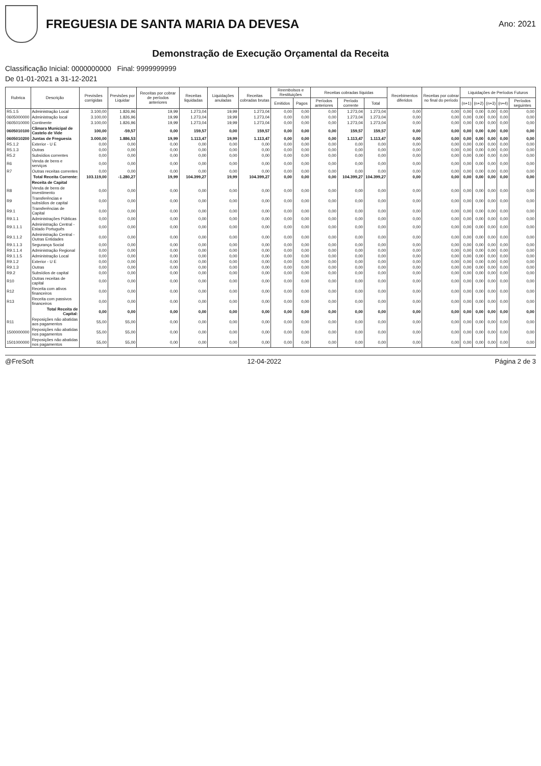FREGUESIA DE SANTA MARIA DA DEVESA
Ano: 2021
Demonstração de Execução Orçamental da Receita
Classificação Inicial: 0000000000 Final: 9999999999
De 01-01-2021 a 31-12-2021
| Rubrica | Descrição | Previsões corrigidas | Previsões por Liquidar | Receitas por cobrar de períodos anteriores | Receitas liquidadas | Liquidações anuladas | Receitas cobradas brutas | Reembolsos e Restituições | | Receitas cobradas líquidas | | | Recebimentos diferidos | Receitas por cobrar no final do período | Liquidações de Períodos Futuros | | | | |
| --- | --- | --- | --- | --- | --- | --- | --- | --- | --- | --- | --- | --- | --- | --- | --- | --- | --- | --- | --- |
| | | | | | | | | Emitidos | Pagos | Períodos anteriores | Período corrente | Total | | | (n+1) | (n+2) | (n+3) | (n+4) | Períodos seguintes |
| R5.1.5 | Administração Local | 3.100,00 | 1.826,96 | 19,99 | 1.273,04 | 19,99 | 1.273,04 | 0,00 | 0,00 | 0,00 | 1.273,04 | 1.273,04 | 0,00 | 0,00 | 0,00 | 0,00 | 0,00 | 0,00 | 0,00 |
| 0605000000 | Administração local | 3.100,00 | 1.826,96 | 19,99 | 1.273,04 | 19,99 | 1.273,04 | 0,00 | 0,00 | 0,00 | 1.273,04 | 1.273,04 | 0,00 | 0,00 | 0,00 | 0,00 | 0,00 | 0,00 | 0,00 |
| 0605010000 | Continente | 3.100,00 | 1.826,96 | 19,99 | 1.273,04 | 19,99 | 1.273,04 | 0,00 | 0,00 | 0,00 | 1.273,04 | 1.273,04 | 0,00 | 0,00 | 0,00 | 0,00 | 0,00 | 0,00 | 0,00 |
| 0605010100 | Câmara Municipal de Castelo de Vide | 100,00 | -59,57 | 0,00 | 159,57 | 0,00 | 159,57 | 0,00 | 0,00 | 0,00 | 159,57 | 159,57 | 0,00 | 0,00 | 0,00 | 0,00 | 0,00 | 0,00 | 0,00 |
| 0605010200 | Juntas de Freguesia | 3.000,00 | 1.886,53 | 19,99 | 1.113,47 | 19,99 | 1.113,47 | 0,00 | 0,00 | 0,00 | 1.113,47 | 1.113,47 | 0,00 | 0,00 | 0,00 | 0,00 | 0,00 | 0,00 | 0,00 |
| R5.1.2 | Exterior - U E | 0,00 | 0,00 | 0,00 | 0,00 | 0,00 | 0,00 | 0,00 | 0,00 | 0,00 | 0,00 | 0,00 | 0,00 | 0,00 | 0,00 | 0,00 | 0,00 | 0,00 | 0,00 |
| R5.1.3 | Outras | 0,00 | 0,00 | 0,00 | 0,00 | 0,00 | 0,00 | 0,00 | 0,00 | 0,00 | 0,00 | 0,00 | 0,00 | 0,00 | 0,00 | 0,00 | 0,00 | 0,00 | 0,00 |
| R5.2 | Subsídios correntes | 0,00 | 0,00 | 0,00 | 0,00 | 0,00 | 0,00 | 0,00 | 0,00 | 0,00 | 0,00 | 0,00 | 0,00 | 0,00 | 0,00 | 0,00 | 0,00 | 0,00 | 0,00 |
| R6 | Venda de bens e serviços | 0,00 | 0,00 | 0,00 | 0,00 | 0,00 | 0,00 | 0,00 | 0,00 | 0,00 | 0,00 | 0,00 | 0,00 | 0,00 | 0,00 | 0,00 | 0,00 | 0,00 | 0,00 |
| R7 | Outras receitas correntes | 0,00 | 0,00 | 0,00 | 0,00 | 0,00 | 0,00 | 0,00 | 0,00 | 0,00 | 0,00 | 0,00 | 0,00 | 0,00 | 0,00 | 0,00 | 0,00 | 0,00 | 0,00 |
| | Total Receita Corrente: | 103.119,00 | -1.280,27 | 19,99 | 104.399,27 | 19,99 | 104.399,27 | 0,00 | 0,00 | 0,00 | 104.399,27 | 104.399,27 | 0,00 | 0,00 | 0,00 | 0,00 | 0,00 | 0,00 | 0,00 |
| | Receita de Capital | | | | | | | | | | | | | | | | | | |
| R8 | Venda de bens de investimento | 0,00 | 0,00 | 0,00 | 0,00 | 0,00 | 0,00 | 0,00 | 0,00 | 0,00 | 0,00 | 0,00 | 0,00 | 0,00 | 0,00 | 0,00 | 0,00 | 0,00 | 0,00 |
| R9 | Transferências e subsídios de capital | 0,00 | 0,00 | 0,00 | 0,00 | 0,00 | 0,00 | 0,00 | 0,00 | 0,00 | 0,00 | 0,00 | 0,00 | 0,00 | 0,00 | 0,00 | 0,00 | 0,00 | 0,00 |
| R9.1 | Transferências de Capital | 0,00 | 0,00 | 0,00 | 0,00 | 0,00 | 0,00 | 0,00 | 0,00 | 0,00 | 0,00 | 0,00 | 0,00 | 0,00 | 0,00 | 0,00 | 0,00 | 0,00 | 0,00 |
| R9.1.1 | Administrações Públicas | 0,00 | 0,00 | 0,00 | 0,00 | 0,00 | 0,00 | 0,00 | 0,00 | 0,00 | 0,00 | 0,00 | 0,00 | 0,00 | 0,00 | 0,00 | 0,00 | 0,00 | 0,00 |
| R9.1.1.1 | Administração Central - Estado Português | 0,00 | 0,00 | 0,00 | 0,00 | 0,00 | 0,00 | 0,00 | 0,00 | 0,00 | 0,00 | 0,00 | 0,00 | 0,00 | 0,00 | 0,00 | 0,00 | 0,00 | 0,00 |
| R9.1.1.2 | Administração Central - Outras Entidades | 0,00 | 0,00 | 0,00 | 0,00 | 0,00 | 0,00 | 0,00 | 0,00 | 0,00 | 0,00 | 0,00 | 0,00 | 0,00 | 0,00 | 0,00 | 0,00 | 0,00 | 0,00 |
| R9.1.1.3 | Segurança Social | 0,00 | 0,00 | 0,00 | 0,00 | 0,00 | 0,00 | 0,00 | 0,00 | 0,00 | 0,00 | 0,00 | 0,00 | 0,00 | 0,00 | 0,00 | 0,00 | 0,00 | 0,00 |
| R9.1.1.4 | Administração Regional | 0,00 | 0,00 | 0,00 | 0,00 | 0,00 | 0,00 | 0,00 | 0,00 | 0,00 | 0,00 | 0,00 | 0,00 | 0,00 | 0,00 | 0,00 | 0,00 | 0,00 | 0,00 |
| R9.1.1.5 | Administração Local | 0,00 | 0,00 | 0,00 | 0,00 | 0,00 | 0,00 | 0,00 | 0,00 | 0,00 | 0,00 | 0,00 | 0,00 | 0,00 | 0,00 | 0,00 | 0,00 | 0,00 | 0,00 |
| R9.1.2 | Exterior - U E | 0,00 | 0,00 | 0,00 | 0,00 | 0,00 | 0,00 | 0,00 | 0,00 | 0,00 | 0,00 | 0,00 | 0,00 | 0,00 | 0,00 | 0,00 | 0,00 | 0,00 | 0,00 |
| R9.1.3 | Outras | 0,00 | 0,00 | 0,00 | 0,00 | 0,00 | 0,00 | 0,00 | 0,00 | 0,00 | 0,00 | 0,00 | 0,00 | 0,00 | 0,00 | 0,00 | 0,00 | 0,00 | 0,00 |
| R9.2 | Subsídios de capital | 0,00 | 0,00 | 0,00 | 0,00 | 0,00 | 0,00 | 0,00 | 0,00 | 0,00 | 0,00 | 0,00 | 0,00 | 0,00 | 0,00 | 0,00 | 0,00 | 0,00 | 0,00 |
| R10 | Outras receitas de capital | 0,00 | 0,00 | 0,00 | 0,00 | 0,00 | 0,00 | 0,00 | 0,00 | 0,00 | 0,00 | 0,00 | 0,00 | 0,00 | 0,00 | 0,00 | 0,00 | 0,00 | 0,00 |
| R12 | Receita com ativos financeiros | 0,00 | 0,00 | 0,00 | 0,00 | 0,00 | 0,00 | 0,00 | 0,00 | 0,00 | 0,00 | 0,00 | 0,00 | 0,00 | 0,00 | 0,00 | 0,00 | 0,00 | 0,00 |
| R13 | Receita com passivos financeiros | 0,00 | 0,00 | 0,00 | 0,00 | 0,00 | 0,00 | 0,00 | 0,00 | 0,00 | 0,00 | 0,00 | 0,00 | 0,00 | 0,00 | 0,00 | 0,00 | 0,00 | 0,00 |
| | Total Receita de Capital: | 0,00 | 0,00 | 0,00 | 0,00 | 0,00 | 0,00 | 0,00 | 0,00 | 0,00 | 0,00 | 0,00 | 0,00 | 0,00 | 0,00 | 0,00 | 0,00 | 0,00 | 0,00 |
| R11 | Reposições não abatidas aos pagamentos | 55,00 | 55,00 | 0,00 | 0,00 | 0,00 | 0,00 | 0,00 | 0,00 | 0,00 | 0,00 | 0,00 | 0,00 | 0,00 | 0,00 | 0,00 | 0,00 | 0,00 | 0,00 |
| 1500000000 | Reposições não abatidas nos pagamentos | 55,00 | 55,00 | 0,00 | 0,00 | 0,00 | 0,00 | 0,00 | 0,00 | 0,00 | 0,00 | 0,00 | 0,00 | 0,00 | 0,00 | 0,00 | 0,00 | 0,00 | 0,00 |
| 1501000000 | Reposições não abatidas nos pagamentos | 55,00 | 55,00 | 0,00 | 0,00 | 0,00 | 0,00 | 0,00 | 0,00 | 0,00 | 0,00 | 0,00 | 0,00 | 0,00 | 0,00 | 0,00 | 0,00 | 0,00 | 0,00 |
@FreSoft 12-04-2022 Página 2 de 3